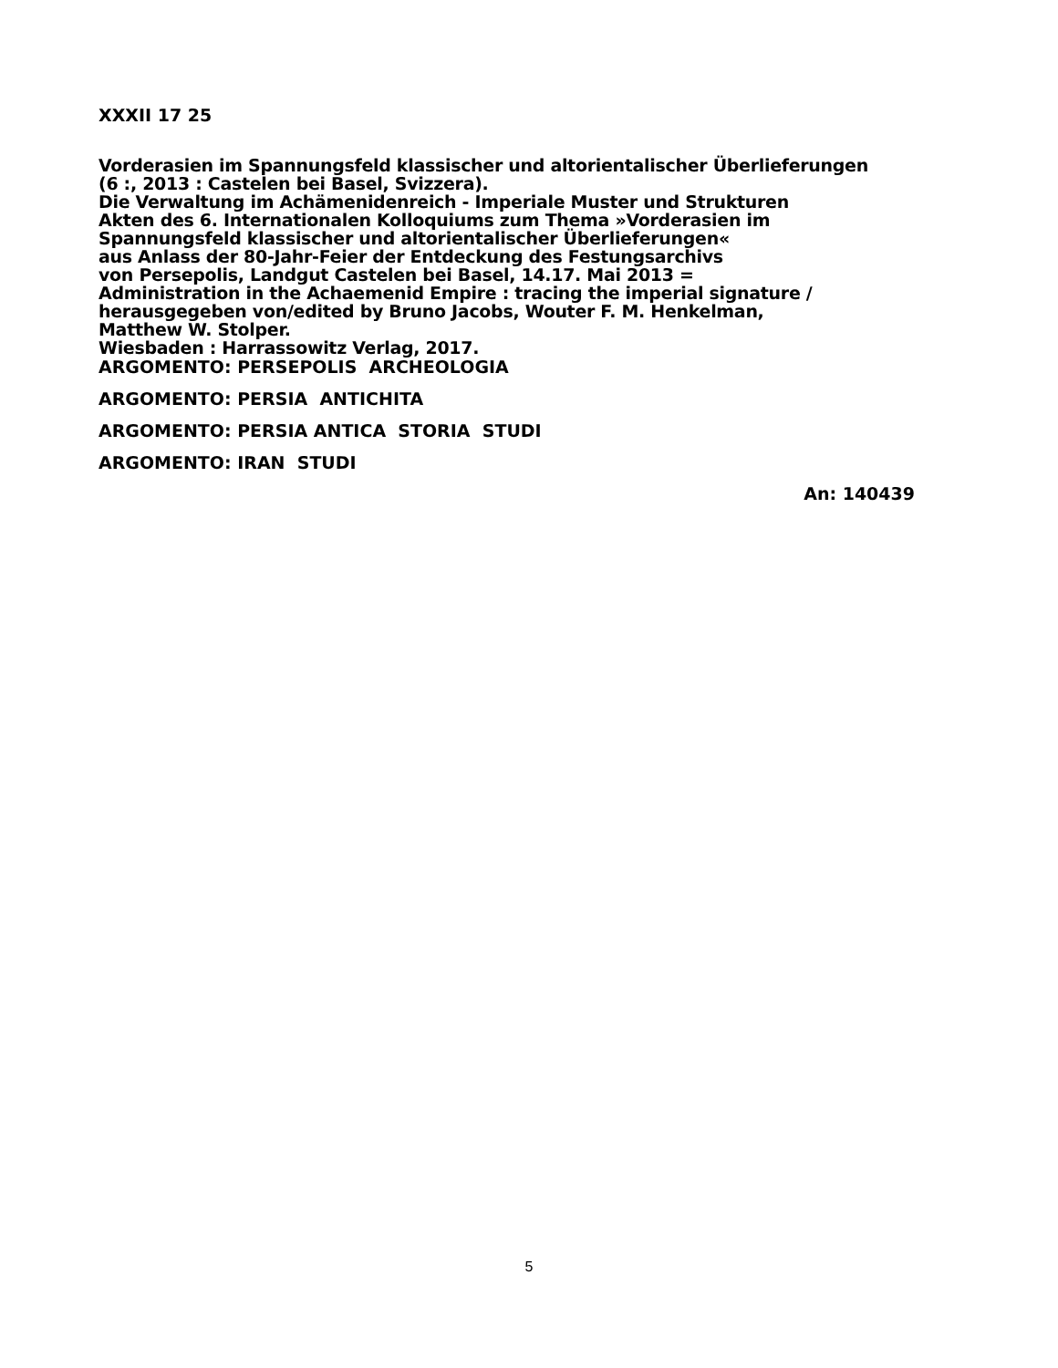XXXII 17 25
Vorderasien im Spannungsfeld klassischer und altorientalischer Überlieferungen
(6 :, 2013 : Castelen bei Basel, Svizzera).
Die Verwaltung im Achämenidenreich - Imperiale Muster und Strukturen
Akten des 6. Internationalen Kolloquiums zum Thema »Vorderasien im
Spannungsfeld klassischer und altorientalischer Überlieferungen«
aus Anlass der 80-Jahr-Feier der Entdeckung des Festungsarchivs
von Persepolis, Landgut Castelen bei Basel, 14.17. Mai 2013 =
Administration in the Achaemenid Empire : tracing the imperial signature /
herausgegeben von/edited by Bruno Jacobs, Wouter F. M. Henkelman,
Matthew W. Stolper.
Wiesbaden : Harrassowitz Verlag, 2017.
ARGOMENTO: PERSEPOLIS ARCHEOLOGIA
ARGOMENTO: PERSIA ANTICHITA
ARGOMENTO: PERSIA ANTICA STORIA STUDI
ARGOMENTO: IRAN STUDI
An: 140439
5